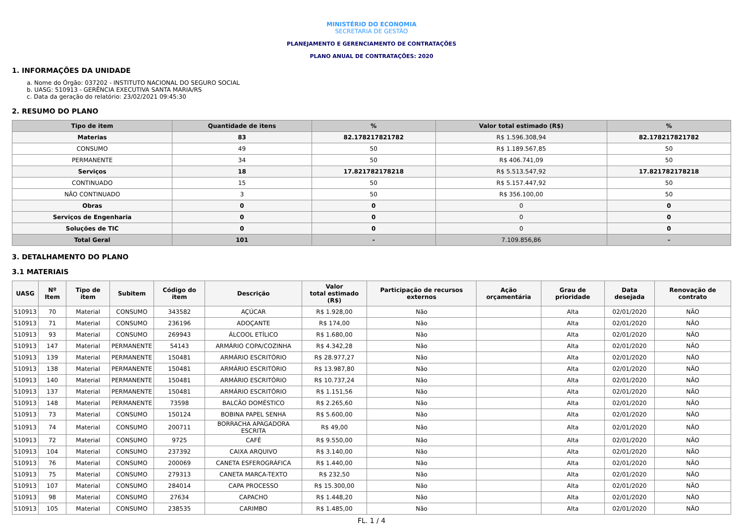MINISTÉRIO DO ECONOMIA
SECRETARIA DE GESTÃO
PLANEJAMENTO E GERENCIAMENTO DE CONTRATAÇÕES
PLANO ANUAL DE CONTRATAÇÕES: 2020
1. INFORMAÇÕES DA UNIDADE
a. Nome do Órgão: 037202 - INSTITUTO NACIONAL DO SEGURO SOCIAL
b. UASG: 510913 - GERÊNCIA EXECUTIVA SANTA MARIA/RS
c. Data da geração do relatório: 23/02/2021 09:45:30
2. RESUMO DO PLANO
| Tipo de item | Quantidade de itens | % | Valor total estimado (R$) | % |
| --- | --- | --- | --- | --- |
| Materias | 83 | 82.178217821782 | R$ 1.596.308,94 | 82.178217821782 |
| CONSUMO | 49 | 50 | R$ 1.189.567,85 | 50 |
| PERMANENTE | 34 | 50 | R$ 406.741,09 | 50 |
| Serviços | 18 | 17.821782178218 | R$ 5.513.547,92 | 17.821782178218 |
| CONTINUADO | 15 | 50 | R$ 5.157.447,92 | 50 |
| NÃO CONTINUADO | 3 | 50 | R$ 356.100,00 | 50 |
| Obras | 0 | 0 | 0 | 0 |
| Serviços de Engenharia | 0 | 0 | 0 | 0 |
| Soluções de TIC | 0 | 0 | 0 | 0 |
| Total Geral | 101 | - | 7.109.856,86 | - |
3. DETALHAMENTO DO PLANO
3.1 MATERIAIS
| UASG | Nº Item | Tipo de item | Subitem | Código do item | Descrição | Valor total estimado (R$) | Participação de recursos externos | Ação orçamentária | Grau de prioridade | Data desejada | Renovação de contrato |
| --- | --- | --- | --- | --- | --- | --- | --- | --- | --- | --- | --- |
| 510913 | 70 | Material | CONSUMO | 343582 | AÇÚCAR | R$ 1.928,00 | Não | | Alta | 02/01/2020 | NÃO |
| 510913 | 71 | Material | CONSUMO | 236196 | ADOÇANTE | R$ 174,00 | Não | | Alta | 02/01/2020 | NÃO |
| 510913 | 93 | Material | CONSUMO | 269943 | ÁLCOOL ETÍLICO | R$ 1.680,00 | Não | | Alta | 02/01/2020 | NÃO |
| 510913 | 147 | Material | PERMANENTE | 54143 | ARMÁRIO COPA/COZINHA | R$ 4.342,28 | Não | | Alta | 02/01/2020 | NÃO |
| 510913 | 139 | Material | PERMANENTE | 150481 | ARMÁRIO ESCRITÓRIO | R$ 28.977,27 | Não | | Alta | 02/01/2020 | NÃO |
| 510913 | 138 | Material | PERMANENTE | 150481 | ARMÁRIO ESCRITÓRIO | R$ 13.987,80 | Não | | Alta | 02/01/2020 | NÃO |
| 510913 | 140 | Material | PERMANENTE | 150481 | ARMÁRIO ESCRITÓRIO | R$ 10.737,24 | Não | | Alta | 02/01/2020 | NÃO |
| 510913 | 137 | Material | PERMANENTE | 150481 | ARMÁRIO ESCRITÓRIO | R$ 1.151,56 | Não | | Alta | 02/01/2020 | NÃO |
| 510913 | 148 | Material | PERMANENTE | 73598 | BALCÃO DOMÉSTICO | R$ 2.265,60 | Não | | Alta | 02/01/2020 | NÃO |
| 510913 | 73 | Material | CONSUMO | 150124 | BOBINA PAPEL SENHA | R$ 5.600,00 | Não | | Alta | 02/01/2020 | NÃO |
| 510913 | 74 | Material | CONSUMO | 200711 | BORRACHA APAGADORA ESCRITA | R$ 49,00 | Não | | Alta | 02/01/2020 | NÃO |
| 510913 | 72 | Material | CONSUMO | 9725 | CAFÉ | R$ 9.550,00 | Não | | Alta | 02/01/2020 | NÃO |
| 510913 | 104 | Material | CONSUMO | 237392 | CAIXA ARQUIVO | R$ 3.140,00 | Não | | Alta | 02/01/2020 | NÃO |
| 510913 | 76 | Material | CONSUMO | 200069 | CANETA ESFEROGRÁFICA | R$ 1.440,00 | Não | | Alta | 02/01/2020 | NÃO |
| 510913 | 75 | Material | CONSUMO | 279313 | CANETA MARCA-TEXTO | R$ 232,50 | Não | | Alta | 02/01/2020 | NÃO |
| 510913 | 107 | Material | CONSUMO | 284014 | CAPA PROCESSO | R$ 15.300,00 | Não | | Alta | 02/01/2020 | NÃO |
| 510913 | 98 | Material | CONSUMO | 27634 | CAPACHO | R$ 1.448,20 | Não | | Alta | 02/01/2020 | NÃO |
| 510913 | 105 | Material | CONSUMO | 238535 | CARIMBO | R$ 1.485,00 | Não | | Alta | 02/01/2020 | NÃO |
FL. 1 / 4